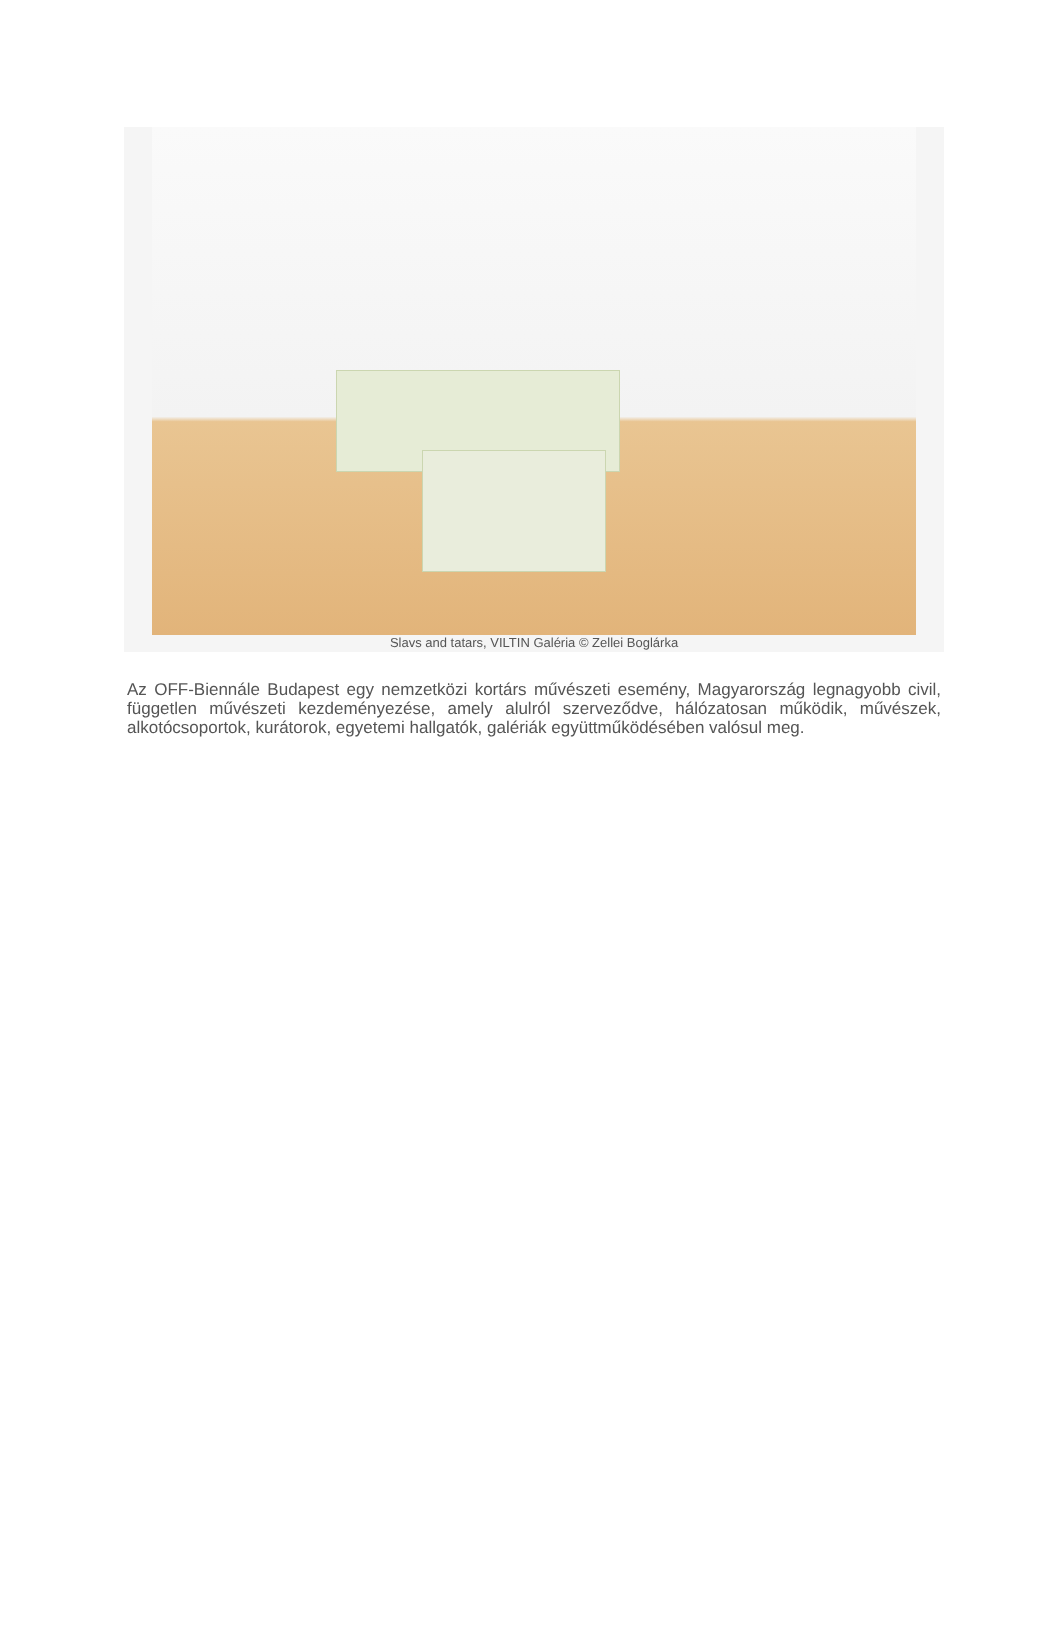Slavs and tatars, VILTIN Galéria © Zellei Boglárka
Az OFF-Biennále Budapest egy nemzetközi kortárs művészeti esemény, Magyarország legnagyobb civil, független művészeti kezdeményezése, amely alulról szerveződve, hálózatosan működik, művészek, alkotócsoportok, kurátorok, egyetemi hallgatók, galériák együttműködésében valósul meg.